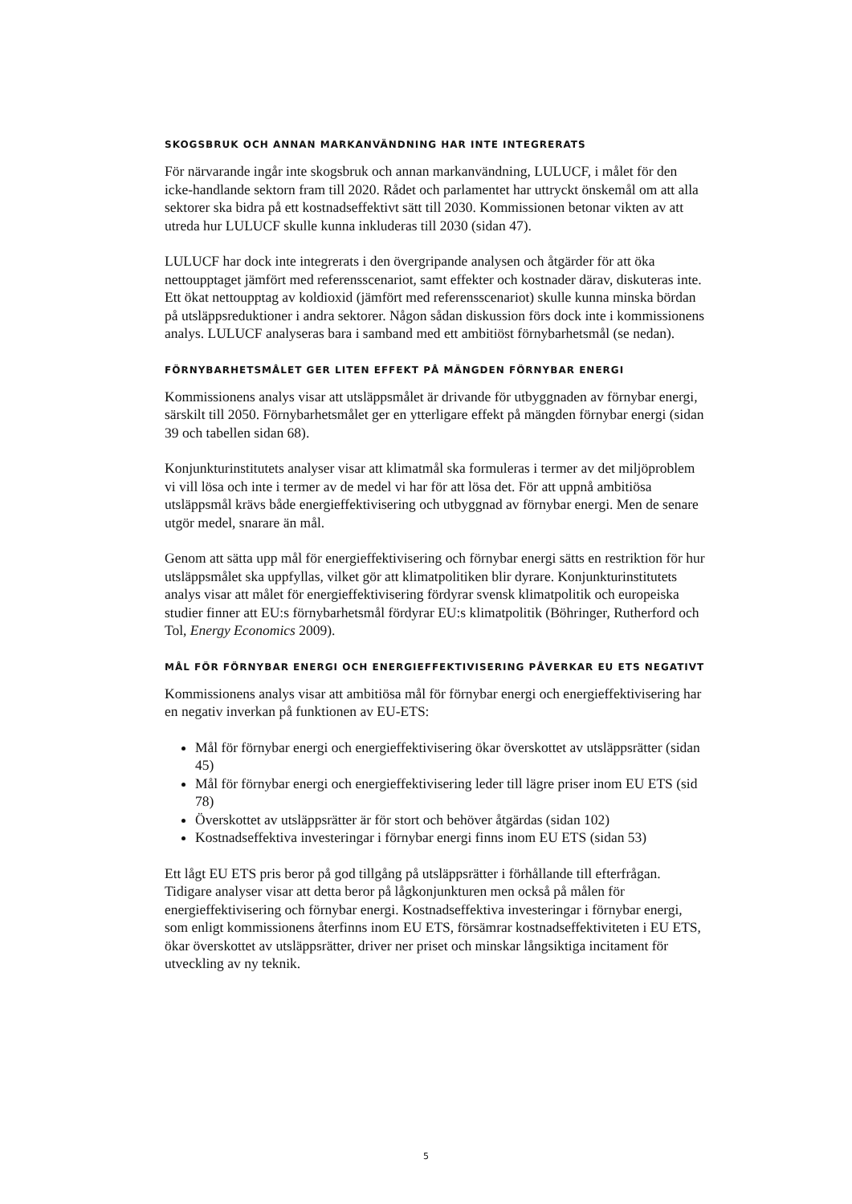SKOGSBRUK OCH ANNAN MARKANVÄNDNING HAR INTE INTEGRERATS
För närvarande ingår inte skogsbruk och annan markanvändning, LULUCF, i målet för den icke-handlande sektorn fram till 2020. Rådet och parlamentet har uttryckt önskemål om att alla sektorer ska bidra på ett kostnadseffektivt sätt till 2030. Kommissionen betonar vikten av att utreda hur LULUCF skulle kunna inkluderas till 2030 (sidan 47).
LULUCF har dock inte integrerats i den övergripande analysen och åtgärder för att öka nettoupptaget jämfört med referensscenariot, samt effekter och kostnader därav, diskuteras inte. Ett ökat nettoupptag av koldioxid (jämfört med referensscenariot) skulle kunna minska bördan på utsläppsreduktioner i andra sektorer. Någon sådan diskussion förs dock inte i kommissionens analys. LULUCF analyseras bara i samband med ett ambitiöst förnybarhetsmål (se nedan).
FÖRNYBARHETSMÅLET GER LITEN EFFEKT PÅ MÄNGDEN FÖRNYBAR ENERGI
Kommissionens analys visar att utsläppsmålet är drivande för utbyggnaden av förnybar energi, särskilt till 2050. Förnybarhetsmålet ger en ytterligare effekt på mängden förnybar energi (sidan 39 och tabellen sidan 68).
Konjunkturinstitutets analyser visar att klimatmål ska formuleras i termer av det miljöproblem vi vill lösa och inte i termer av de medel vi har för att lösa det. För att uppnå ambitiösa utsläppsmål krävs både energieffektivisering och utbyggnad av förnybar energi. Men de senare utgör medel, snarare än mål.
Genom att sätta upp mål för energieffektivisering och förnybar energi sätts en restriktion för hur utsläppsmålet ska uppfyllas, vilket gör att klimatpolitiken blir dyrare. Konjunkturinstitutets analys visar att målet för energieffektivisering fördyrar svensk klimatpolitik och europeiska studier finner att EU:s förnybarhetsmål fördyrar EU:s klimatpolitik (Böhringer, Rutherford och Tol, Energy Economics 2009).
MÅL FÖR FÖRNYBAR ENERGI OCH ENERGIEFFEKTIVISERING PÅVERKAR EU ETS NEGATIVT
Kommissionens analys visar att ambitiösa mål för förnybar energi och energieffektivisering har en negativ inverkan på funktionen av EU-ETS:
Mål för förnybar energi och energieffektivisering ökar överskottet av utsläppsrätter (sidan 45)
Mål för förnybar energi och energieffektivisering leder till lägre priser inom EU ETS (sid 78)
Överskottet av utsläppsrätter är för stort och behöver åtgärdas (sidan 102)
Kostnadseffektiva investeringar i förnybar energi finns inom EU ETS (sidan 53)
Ett lågt EU ETS pris beror på god tillgång på utsläppsrätter i förhållande till efterfrågan. Tidigare analyser visar att detta beror på lågkonjunkturen men också på målen för energieffektivisering och förnybar energi. Kostnadseffektiva investeringar i förnybar energi, som enligt kommissionens återfinns inom EU ETS, försämrar kostnadseffektiviteten i EU ETS, ökar överskottet av utsläppsrätter, driver ner priset och minskar långsiktiga incitament för utveckling av ny teknik.
5